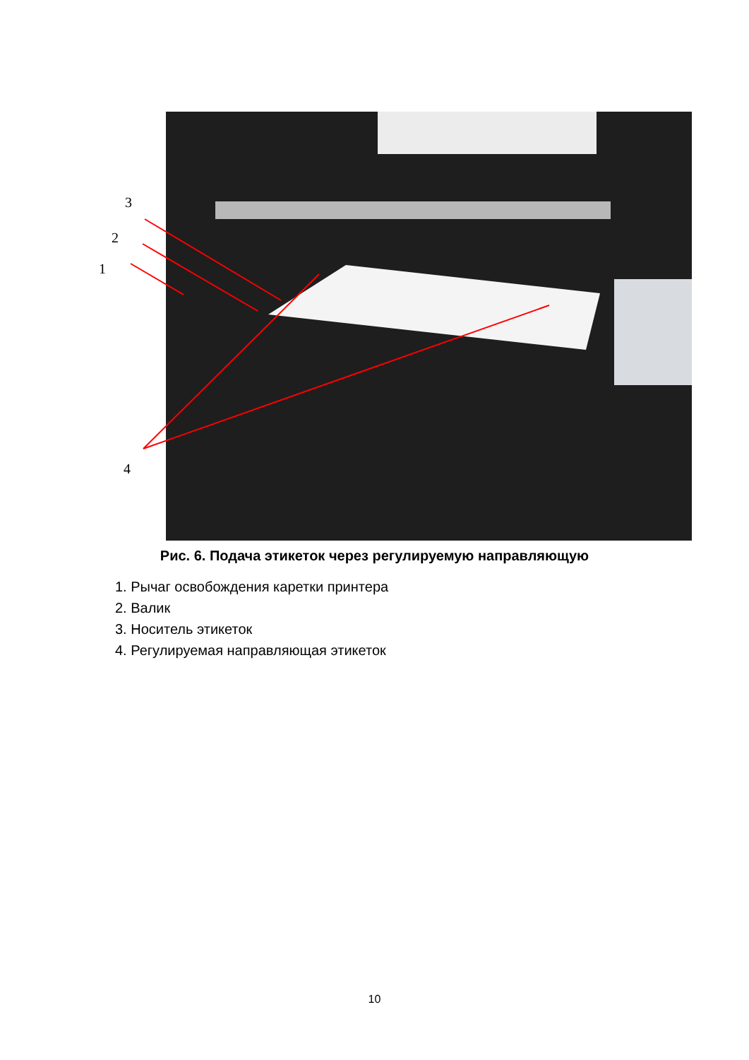3
2
1
4
Рис. 6. Подача этикеток через регулируемую направляющую
1. Рычаг освобождения каретки принтера
2. Валик
3. Носитель этикеток
4. Регулируемая направляющая этикеток
10